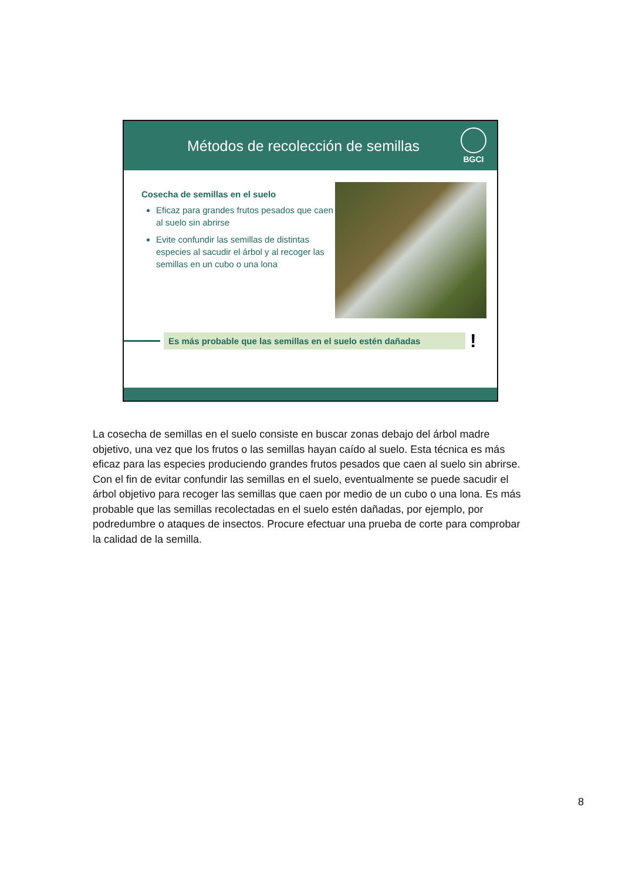Métodos de recolección de semillas
BGCI
Cosecha de semillas en el suelo
Eficaz para grandes frutos pesados que caen al suelo sin abrirse
Evite confundir las semillas de distintas especies al sacudir el árbol y al recoger las semillas en un cubo o una lona
Es más probable que las semillas en el suelo estén dañadas
!
La cosecha de semillas en el suelo consiste en buscar zonas debajo del árbol madre objetivo, una vez que los frutos o las semillas hayan caído al suelo. Esta técnica es más eficaz para las especies produciendo grandes frutos pesados que caen al suelo sin abrirse. Con el fin de evitar confundir las semillas en el suelo, eventualmente se puede sacudir el árbol objetivo para recoger las semillas que caen por medio de un cubo o una lona. Es más probable que las semillas recolectadas en el suelo estén dañadas, por ejemplo, por podredumbre o ataques de insectos. Procure efectuar una prueba de corte para comprobar la calidad de la semilla.
8